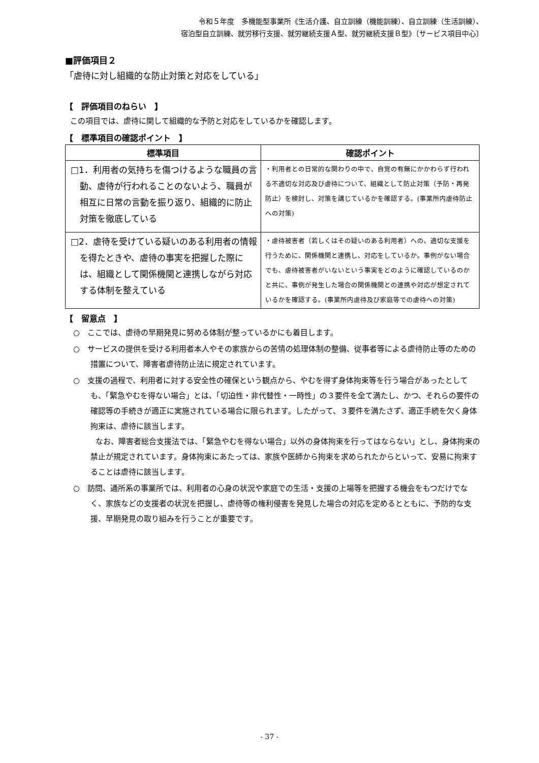令和５年度　多機能型事業所《生活介護、自立訓練（機能訓練）、自立訓練（生活訓練）、
宿泊型自立訓練、就労移行支援、就労継続支援Ａ型、就労継続支援Ｂ型》〔サービス項目中心〕
■評価項目２
「虐待に対し組織的な防止対策と対応をしている」
【　評価項目のねらい　】
この項目では、虐待に関して組織的な予防と対応をしているかを確認します。
【　標準項目の確認ポイント　】
| 標準項目 | 確認ポイント |
| --- | --- |
| □1．利用者の気持ちを傷つけるような職員の言動、虐待が行われることのないよう、職員が相互に日常の言動を振り返り、組織的に防止対策を徹底している | ・利用者との日常的な関わりの中で、自覚の有無にかかわらず行われる不適切な対応及び虐待について、組織として防止対策（予防・再発防止）を検討し、対策を講じているかを確認する。(事業所内虐待防止への対策) |
| □2．虐待を受けている疑いのある利用者の情報を得たときや、虐待の事実を把握した際には、組織として関係機関と連携しながら対応する体制を整えている | ・虐待被害者（若しくはその疑いのある利用者）への、適切な支援を行うために、関係機関と連携し、対応をしているか。事例がない場合でも、虐待被害者がいないという事実をどのように確認しているのかと共に、事例が発生した場合の関係機関との連携や対応が想定されているかを確認する。(事業所内虐待及び家庭等での虐待への対策) |
【　留意点　】
○　ここでは、虐待の早期発見に努める体制が整っているかにも着目します。
○　サービスの提供を受ける利用者本人やその家族からの苦情の処理体制の整備、従事者等による虐待防止等のための措置について、障害者虐待防止法に規定されています。
○　支援の過程で、利用者に対する安全性の確保という観点から、やむを得ず身体拘束等を行う場合があったとしても、「緊急やむを得ない場合」とは、「切迫性・非代替性・一時性」の３要件を全て満たし、かつ、それらの要件の確認等の手続きが適正に実施されている場合に限られます。したがって、３要件を満たさず、適正手続を欠く身体拘束は、虐待に該当します。
なお、障害者総合支援法では、「緊急やむを得ない場合」以外の身体拘束を行ってはならない」とし、身体拘束の禁止が規定されています。身体拘束にあたっては、家族や医師から拘束を求められたからといって、安易に拘束することは虐待に該当します。
○　訪問、通所系の事業所では、利用者の心身の状況や家庭での生活・支援の上場等を把握する機会をもつだけでなく、家族などの支援者の状況を把握し、虐待等の権利侵害を発見した場合の対応を定めるとともに、予防的な支援、早期発見の取り組みを行うことが重要です。
- 37 -